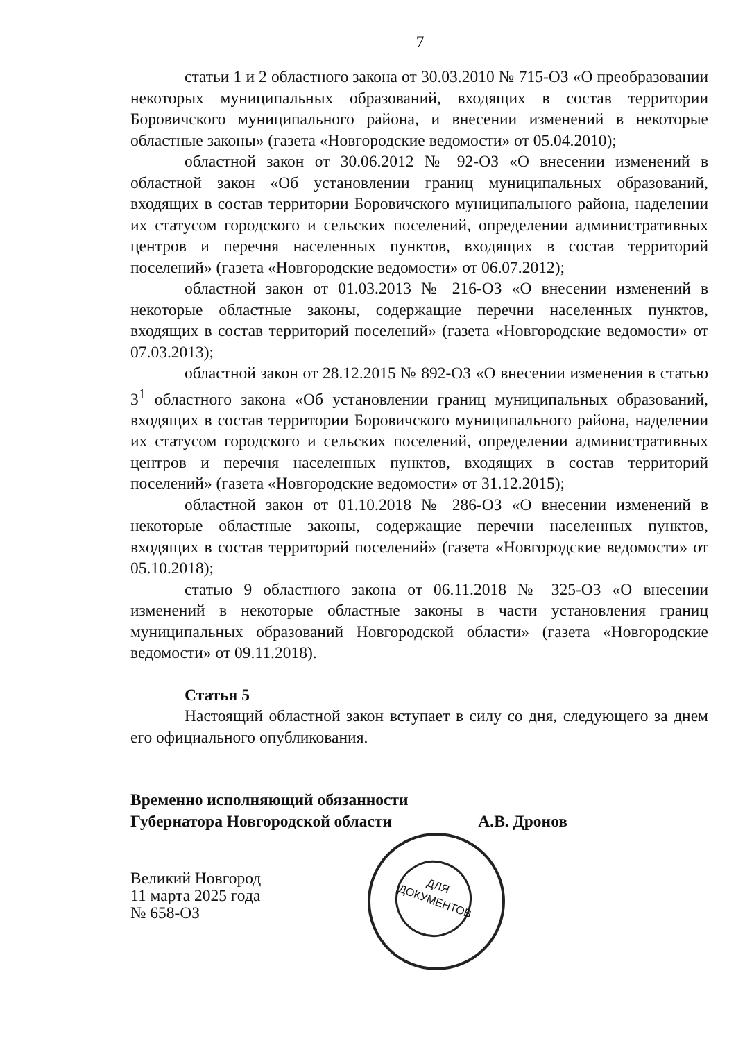7
статьи 1 и 2 областного закона от 30.03.2010 № 715-ОЗ «О преобразовании некоторых муниципальных образований, входящих в состав территории Боровичского муниципального района, и внесении изменений в некоторые областные законы» (газета «Новгородские ведомости» от 05.04.2010);
областной закон от 30.06.2012 № 92-ОЗ «О внесении изменений в областной закон «Об установлении границ муниципальных образований, входящих в состав территории Боровичского муниципального района, наделении их статусом городского и сельских поселений, определении административных центров и перечня населенных пунктов, входящих в состав территорий поселений» (газета «Новгородские ведомости» от 06.07.2012);
областной закон от 01.03.2013 № 216-ОЗ «О внесении изменений в некоторые областные законы, содержащие перечни населенных пунктов, входящих в состав территорий поселений» (газета «Новгородские ведомости» от 07.03.2013);
областной закон от 28.12.2015 № 892-ОЗ «О внесении изменения в статью 3<sup>1</sup> областного закона «Об установлении границ муниципальных образований, входящих в состав территории Боровичского муниципального района, наделении их статусом городского и сельских поселений, определении административных центров и перечня населенных пунктов, входящих в состав территорий поселений» (газета «Новгородские ведомости» от 31.12.2015);
областной закон от 01.10.2018 № 286-ОЗ «О внесении изменений в некоторые областные законы, содержащие перечни населенных пунктов, входящих в состав территорий поселений» (газета «Новгородские ведомости» от 05.10.2018);
статью 9 областного закона от 06.11.2018 № 325-ОЗ «О внесении изменений в некоторые областные законы в части установления границ муниципальных образований Новгородской области» (газета «Новгородские ведомости» от 09.11.2018).
Статья 5
Настоящий областной закон вступает в силу со дня, следующего за днем его официального опубликования.
Временно исполняющий обязанности
Губернатора Новгородской области А.В. Дронов
Великий Новгород
11 марта 2025 года
№ 658-ОЗ
ДЛЯ
ДОКУМЕНТОВ